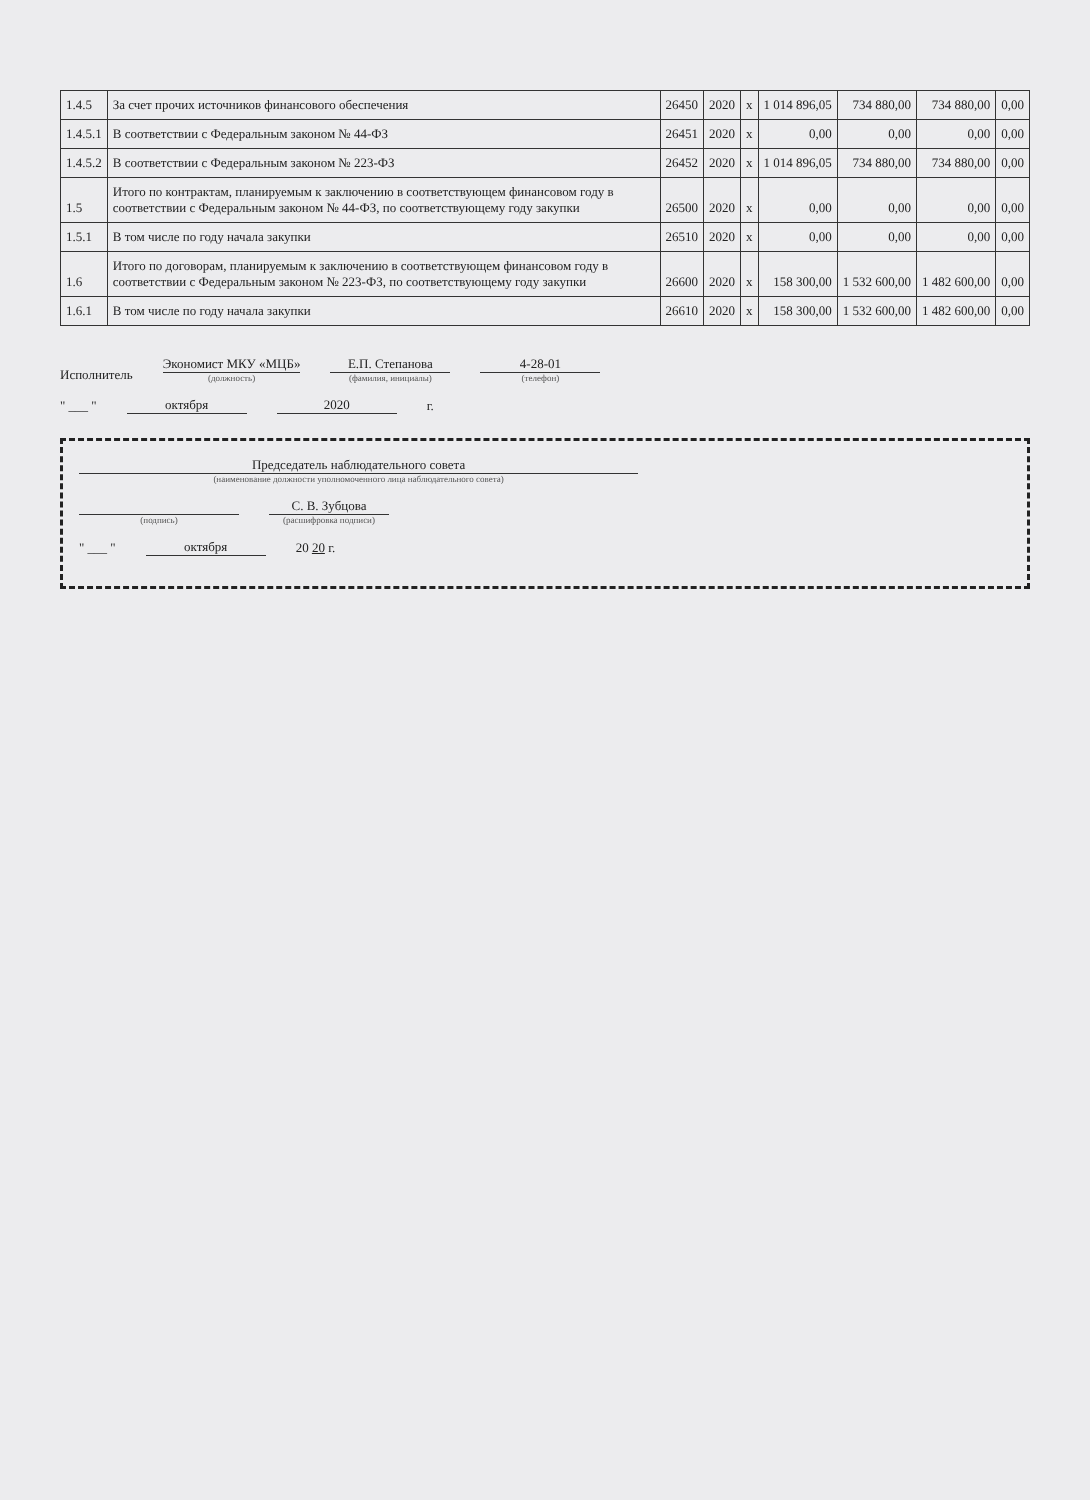| 1.4.5 | За счет прочих источников финансового обеспечения | 26450 | 2020 | x | 1 014 896,05 | 734 880,00 | 734 880,00 | 0,00 |
| 1.4.5.1 | В соответствии с Федеральным законом № 44-ФЗ | 26451 | 2020 | x | 0,00 | 0,00 | 0,00 | 0,00 |
| 1.4.5.2 | В соответствии с Федеральным законом № 223-ФЗ | 26452 | 2020 | x | 1 014 896,05 | 734 880,00 | 734 880,00 | 0,00 |
| 1.5 | Итого по контрактам, планируемым к заключению в соответствующем финансовом году в соответствии с Федеральным законом № 44-ФЗ, по соответствующему году закупки | 26500 | 2020 | x | 0,00 | 0,00 | 0,00 | 0,00 |
| 1.5.1 | В том числе по году начала закупки | 26510 | 2020 | x | 0,00 | 0,00 | 0,00 | 0,00 |
| 1.6 | Итого по договорам, планируемым к заключению в соответствующем финансовом году в соответствии с Федеральным законом № 223-ФЗ, по соответствующему году закупки | 26600 | 2020 | x | 158 300,00 | 1 532 600,00 | 1 482 600,00 | 0,00 |
| 1.6.1 | В том числе по году начала закупки | 26610 | 2020 | x | 158 300,00 | 1 532 600,00 | 1 482 600,00 | 0,00 |
Исполнитель
Экономист МКУ «МЦБ»
(должность)
Е.П. Степанова
(фамилия, инициалы)
4-28-01
(телефон)
" ___ " октября 2020 г.
Председатель наблюдательного совета
(наименование должности уполномоченного лица наблюдательного совета)
(подпись)
С. В. Зубцова
(расшифровка подписи)
" ___ " октября 20 20 г.